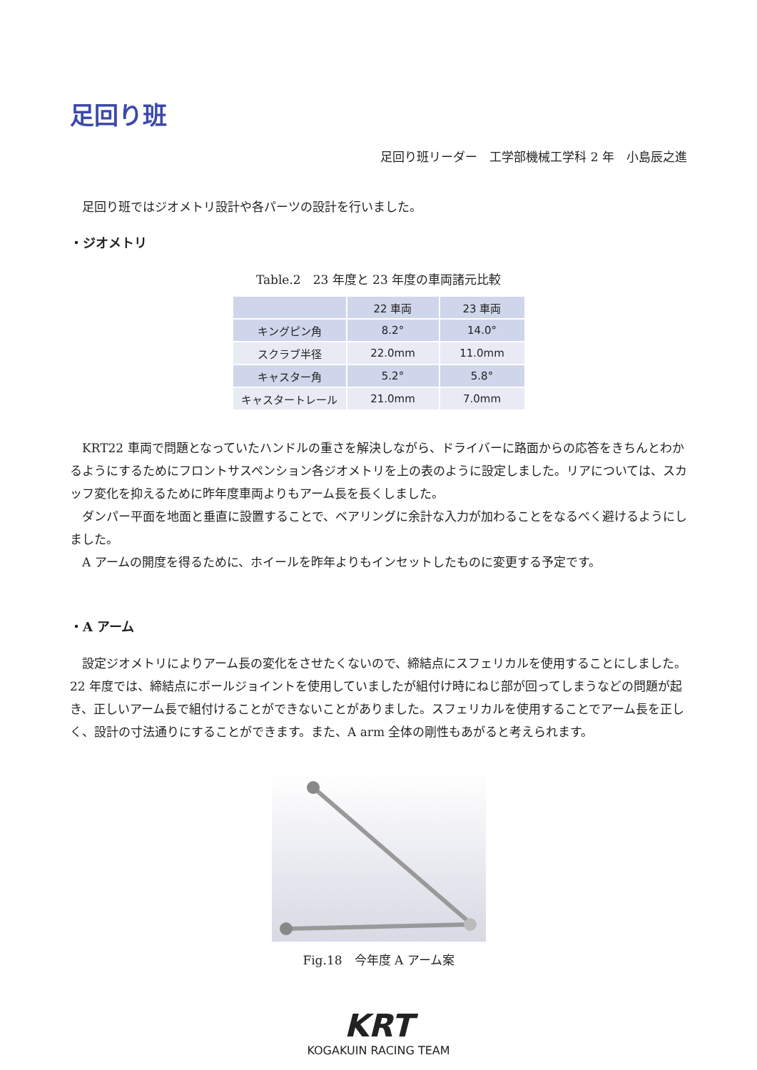足回り班
足回り班リーダー　工学部機械工学科 2 年　小島辰之進
　足回り班ではジオメトリ設計や各パーツの設計を行いました。
・ジオメトリ
Table.2　23 年度と 23 年度の車両諸元比較
| | 22 車両 | 23 車両 |
| --- | --- | --- |
| キングピン角 | 8.2° | 14.0° |
| スクラブ半径 | 22.0mm | 11.0mm |
| キャスター角 | 5.2° | 5.8° |
| キャスタートレール | 21.0mm | 7.0mm |
　KRT22 車両で問題となっていたハンドルの重さを解決しながら、ドライバーに路面からの応答をきちんとわかるようにするためにフロントサスペンション各ジオメトリを上の表のように設定しました。リアについては、スカッフ変化を抑えるために昨年度車両よりもアーム長を長くしました。
　ダンパー平面を地面と垂直に設置することで、ベアリングに余計な入力が加わることをなるべく避けるようにしました。
　A アームの開度を得るために、ホイールを昨年よりもインセットしたものに変更する予定です。
・A アーム
　設定ジオメトリによりアーム長の変化をさせたくないので、締結点にスフェリカルを使用することにしました。22 年度では、締結点にボールジョイントを使用していましたが組付け時にねじ部が回ってしまうなどの問題が起き、正しいアーム長で組付けることができないことがありました。スフェリカルを使用することでアーム長を正しく、設計の寸法通りにすることができます。また、A arm 全体の剛性もあがると考えられます。
Fig.18　今年度 A アーム案
KRT
KOGAKUIN RACING TEAM